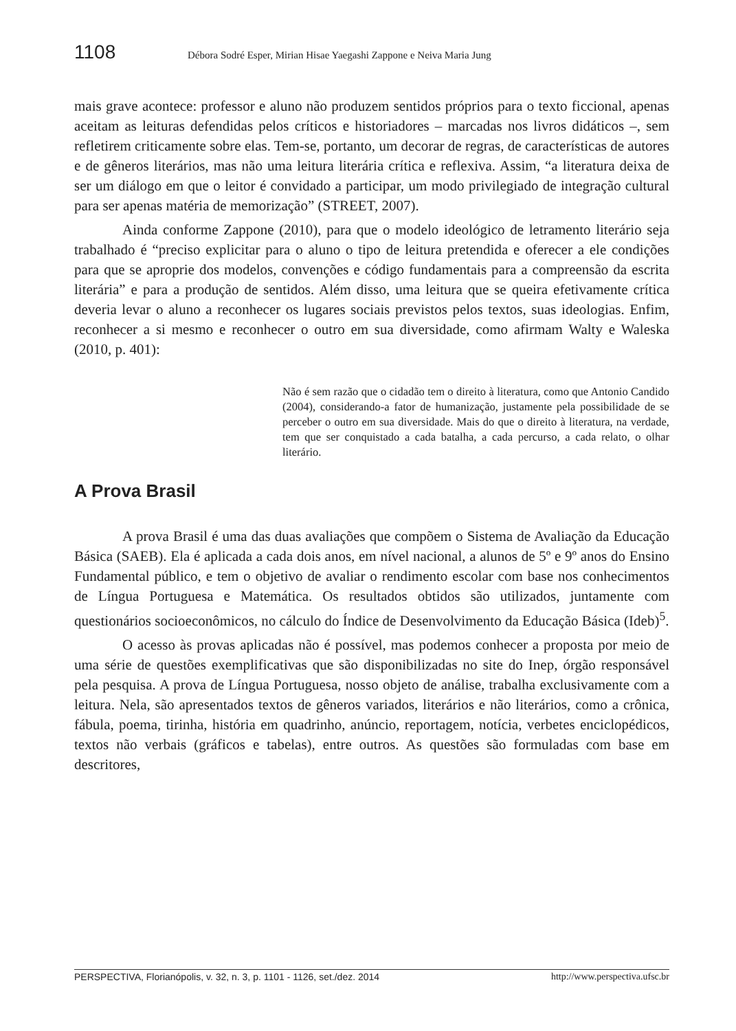1108 Débora Sodré Esper, Mirian Hisae Yaegashi Zappone e Neiva Maria Jung
mais grave acontece: professor e aluno não produzem sentidos próprios para o texto ficcional, apenas aceitam as leituras defendidas pelos críticos e historiadores – marcadas nos livros didáticos –, sem refletirem criticamente sobre elas. Tem-se, portanto, um decorar de regras, de características de autores e de gêneros literários, mas não uma leitura literária crítica e reflexiva. Assim, “a literatura deixa de ser um diálogo em que o leitor é convidado a participar, um modo privilegiado de integração cultural para ser apenas matéria de memorização” (STREET, 2007).
Ainda conforme Zappone (2010), para que o modelo ideológico de letramento literário seja trabalhado é “preciso explicitar para o aluno o tipo de leitura pretendida e oferecer a ele condições para que se aproprie dos modelos, convenções e código fundamentais para a compreensão da escrita literária” e para a produção de sentidos. Além disso, uma leitura que se queira efetivamente crítica deveria levar o aluno a reconhecer os lugares sociais previstos pelos textos, suas ideologias. Enfim, reconhecer a si mesmo e reconhecer o outro em sua diversidade, como afirmam Walty e Waleska (2010, p. 401):
Não é sem razão que o cidadão tem o direito à literatura, como que Antonio Candido (2004), considerando-a fator de humanização, justamente pela possibilidade de se perceber o outro em sua diversidade. Mais do que o direito à literatura, na verdade, tem que ser conquistado a cada batalha, a cada percurso, a cada relato, o olhar literário.
A Prova Brasil
A prova Brasil é uma das duas avaliações que compõem o Sistema de Avaliação da Educação Básica (SAEB). Ela é aplicada a cada dois anos, em nível nacional, a alunos de 5º e 9º anos do Ensino Fundamental público, e tem o objetivo de avaliar o rendimento escolar com base nos conhecimentos de Língua Portuguesa e Matemática. Os resultados obtidos são utilizados, juntamente com questionários socioeconômicos, no cálculo do Índice de Desenvolvimento da Educação Básica (Ideb)<sup>5</sup>.
O acesso às provas aplicadas não é possível, mas podemos conhecer a proposta por meio de uma série de questões exemplificativas que são disponibilizadas no site do Inep, órgão responsável pela pesquisa. A prova de Língua Portuguesa, nosso objeto de análise, trabalha exclusivamente com a leitura. Nela, são apresentados textos de gêneros variados, literários e não literários, como a crônica, fábula, poema, tirinha, história em quadrinho, anúncio, reportagem, notícia, verbetes enciclopédicos, textos não verbais (gráficos e tabelas), entre outros. As questões são formuladas com base em descritores,
PERSPECTIVA, Florianópolis, v. 32, n. 3, p. 1101 - 1126, set./dez. 2014 http://www.perspectiva.ufsc.br